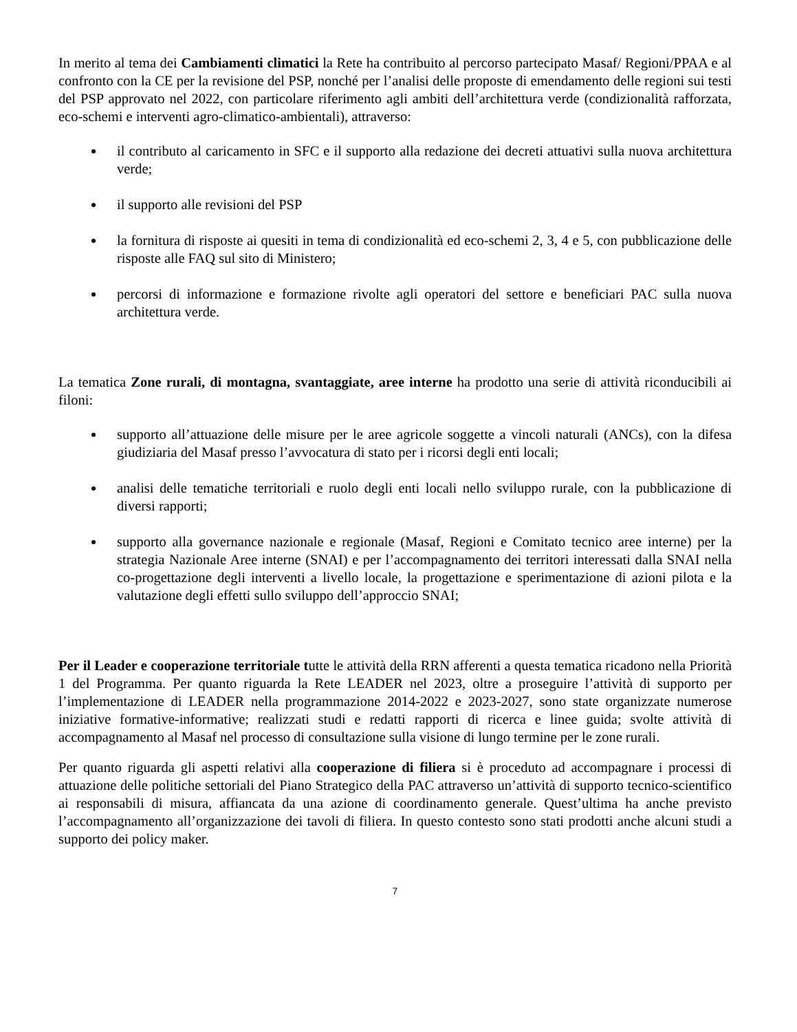In merito al tema dei Cambiamenti climatici la Rete ha contribuito al percorso partecipato Masaf/ Regioni/PPAA e al confronto con la CE per la revisione del PSP, nonché per l’analisi delle proposte di emendamento delle regioni sui testi del PSP approvato nel 2022, con particolare riferimento agli ambiti dell’architettura verde (condizionalità rafforzata, eco-schemi e interventi agro-climatico-ambientali), attraverso:
il contributo al caricamento in SFC e il supporto alla redazione dei decreti attuativi sulla nuova architettura verde;
il supporto alle revisioni del PSP
la fornitura di risposte ai quesiti in tema di condizionalità ed eco-schemi 2, 3, 4 e 5, con pubblicazione delle risposte alle FAQ sul sito di Ministero;
percorsi di informazione e formazione rivolte agli operatori del settore e beneficiari PAC sulla nuova architettura verde.
La tematica Zone rurali, di montagna, svantaggiate, aree interne ha prodotto una serie di attività riconducibili ai filoni:
supporto all’attuazione delle misure per le aree agricole soggette a vincoli naturali (ANCs), con la difesa giudiziaria del Masaf presso l’avvocatura di stato per i ricorsi degli enti locali;
analisi delle tematiche territoriali e ruolo degli enti locali nello sviluppo rurale, con la pubblicazione di diversi rapporti;
supporto alla governance nazionale e regionale (Masaf, Regioni e Comitato tecnico aree interne) per la strategia Nazionale Aree interne (SNAI) e per l’accompagnamento dei territori interessati dalla SNAI nella co-progettazione degli interventi a livello locale, la progettazione e sperimentazione di azioni pilota e la valutazione degli effetti sullo sviluppo dell’approccio SNAI;
Per il Leader e cooperazione territoriale tutte le attività della RRN afferenti a questa tematica ricadono nella Priorità 1 del Programma. Per quanto riguarda la Rete LEADER nel 2023, oltre a proseguire l’attività di supporto per l’implementazione di LEADER nella programmazione 2014-2022 e 2023-2027, sono state organizzate numerose iniziative formative-informative; realizzati studi e redatti rapporti di ricerca e linee guida; svolte attività di accompagnamento al Masaf nel processo di consultazione sulla visione di lungo termine per le zone rurali.
Per quanto riguarda gli aspetti relativi alla cooperazione di filiera si è proceduto ad accompagnare i processi di attuazione delle politiche settoriali del Piano Strategico della PAC attraverso un’attività di supporto tecnico-scientifico ai responsabili di misura, affiancata da una azione di coordinamento generale. Quest’ultima ha anche previsto l’accompagnamento all’organizzazione dei tavoli di filiera. In questo contesto sono stati prodotti anche alcuni studi a supporto dei policy maker.
7